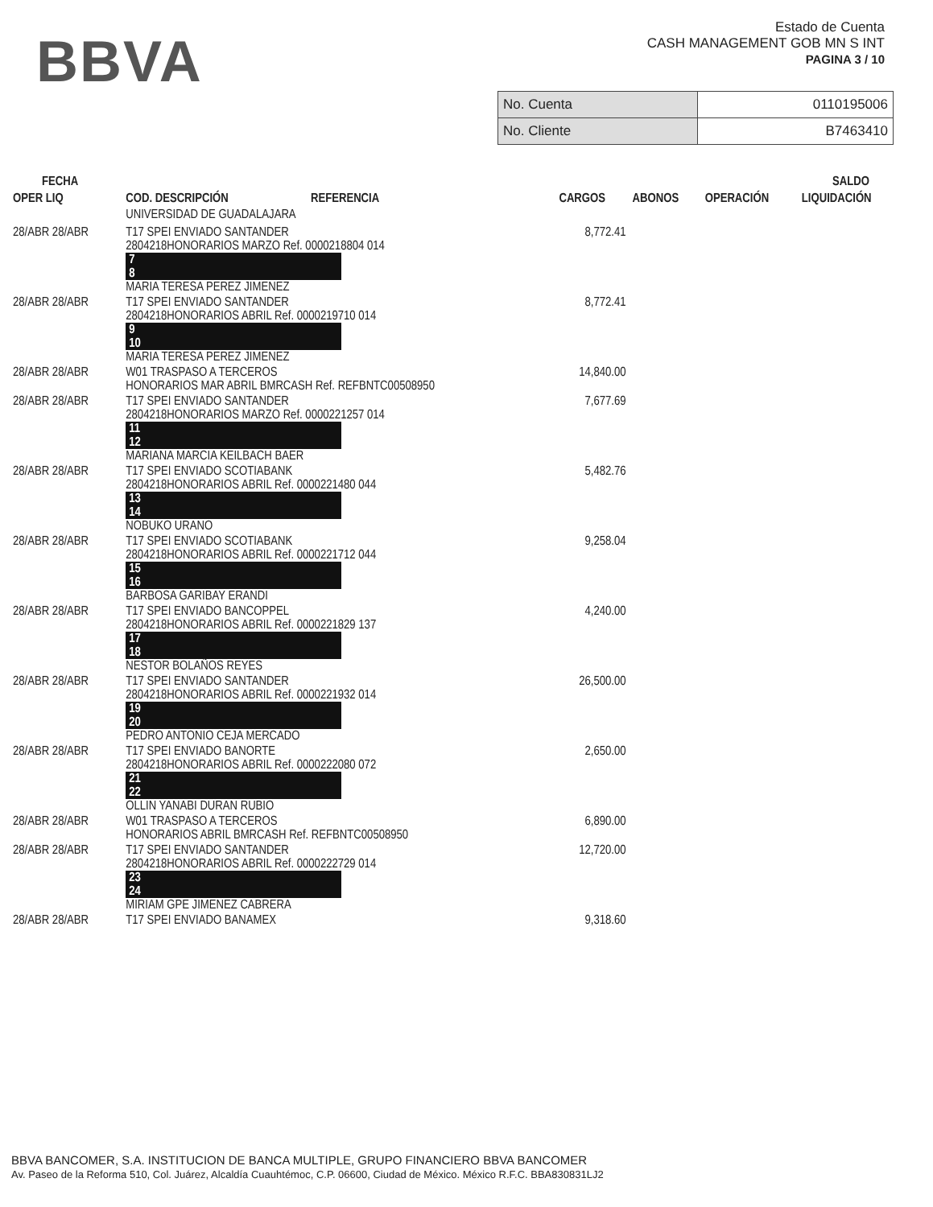BBVA
Estado de Cuenta
CASH MANAGEMENT GOB MN S INT
PAGINA 3 / 10
| No. Cuenta | 0110195006 |
| No. Cliente | B7463410 |
| FECHA | | | | | SALDO |
| --- | --- | --- | --- | --- | --- |
| OPER LIQ | COD. DESCRIPCIÓN REFERENCIA | CARGOS | ABONOS | OPERACIÓN | LIQUIDACIÓN |
| | UNIVERSIDAD DE GUADALAJARA | | | | |
| 28/ABR 28/ABR | T17 SPEI ENVIADO SANTANDER 2804218HONORARIOS MARZO Ref. 0000218804 014 7 8 MARIA TERESA PEREZ JIMENEZ | 8,772.41 | | | |
| 28/ABR 28/ABR | T17 SPEI ENVIADO SANTANDER 2804218HONORARIOS ABRIL Ref. 0000219710 014 9 10 MARIA TERESA PEREZ JIMENEZ | 8,772.41 | | | |
| 28/ABR 28/ABR | W01 TRASPASO A TERCEROS HONORARIOS MAR ABRIL BMRCASH Ref. REFBNTC00508950 | 14,840.00 | | | |
| 28/ABR 28/ABR | T17 SPEI ENVIADO SANTANDER 2804218HONORARIOS MARZO Ref. 0000221257 014 11 12 MARIANA MARCIA KEILBACH BAER | 7,677.69 | | | |
| 28/ABR 28/ABR | T17 SPEI ENVIADO SCOTIABANK 2804218HONORARIOS ABRIL Ref. 0000221480 044 13 14 NOBUKO URANO | 5,482.76 | | | |
| 28/ABR 28/ABR | T17 SPEI ENVIADO SCOTIABANK 2804218HONORARIOS ABRIL Ref. 0000221712 044 15 16 BARBOSA GARIBAY ERANDI | 9,258.04 | | | |
| 28/ABR 28/ABR | T17 SPEI ENVIADO BANCOPPEL 2804218HONORARIOS ABRIL Ref. 0000221829 137 17 18 NESTOR BOLAÑOS REYES | 4,240.00 | | | |
| 28/ABR 28/ABR | T17 SPEI ENVIADO SANTANDER 2804218HONORARIOS ABRIL Ref. 0000221932 014 19 20 PEDRO ANTONIO CEJA MERCADO | 26,500.00 | | | |
| 28/ABR 28/ABR | T17 SPEI ENVIADO BANORTE 2804218HONORARIOS ABRIL Ref. 0000222080 072 21 22 OLLIN YANABI DURAN RUBIO | 2,650.00 | | | |
| 28/ABR 28/ABR | W01 TRASPASO A TERCEROS HONORARIOS ABRIL BMRCASH Ref. REFBNTC00508950 | 6,890.00 | | | |
| 28/ABR 28/ABR | T17 SPEI ENVIADO SANTANDER 2804218HONORARIOS ABRIL Ref. 0000222729 014 23 24 MIRIAM GPE JIMENEZ CABRERA | 12,720.00 | | | |
| 28/ABR 28/ABR | T17 SPEI ENVIADO BANAMEX | 9,318.60 | | | |
BBVA BANCOMER, S.A. INSTITUCION DE BANCA MULTIPLE, GRUPO FINANCIERO BBVA BANCOMER
Av. Paseo de la Reforma 510, Col. Juárez, Alcaldía Cuauhtémoc, C.P. 06600, Ciudad de México. México R.F.C. BBA830831LJ2